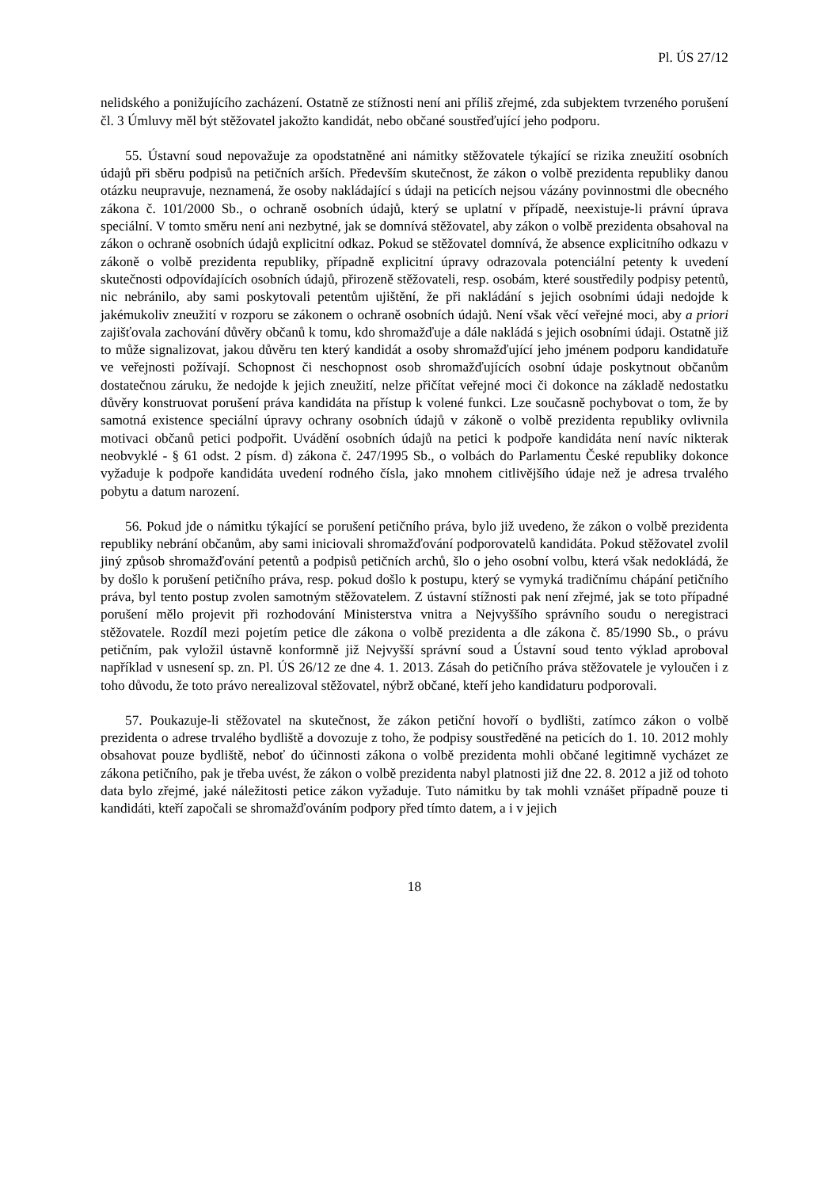Pl. ÚS 27/12
nelidského a ponižujícího zacházení. Ostatně ze stížnosti není ani příliš zřejmé, zda subjektem tvrzeného porušení čl. 3 Úmluvy měl být stěžovatel jakožto kandidát, nebo občané soustřeďující jeho podporu.
55. Ústavní soud nepovažuje za opodstatněné ani námitky stěžovatele týkající se rizika zneužití osobních údajů při sběru podpisů na petičních arších. Především skutečnost, že zákon o volbě prezidenta republiky danou otázku neupravuje, neznamená, že osoby nakládající s údaji na peticích nejsou vázány povinnostmi dle obecného zákona č. 101/2000 Sb., o ochraně osobních údajů, který se uplatní v případě, neexistuje-li právní úprava speciální. V tomto směru není ani nezbytné, jak se domnívá stěžovatel, aby zákon o volbě prezidenta obsahoval na zákon o ochraně osobních údajů explicitní odkaz. Pokud se stěžovatel domnívá, že absence explicitního odkazu v zákoně o volbě prezidenta republiky, případně explicitní úpravy odrazovala potenciální petenty k uvedení skutečnosti odpovídajících osobních údajů, přirozeně stěžovateli, resp. osobám, které soustředily podpisy petentů, nic nebránilo, aby sami poskytovali petentům ujištění, že při nakládání s jejich osobními údaji nedojde k jakémukoliv zneužití v rozporu se zákonem o ochraně osobních údajů. Není však věcí veřejné moci, aby a priori zajišťovala zachování důvěry občanů k tomu, kdo shromažďuje a dále nakládá s jejich osobními údaji. Ostatně již to může signalizovat, jakou důvěru ten který kandidát a osoby shromažďující jeho jménem podporu kandidatuře ve veřejnosti požívají. Schopnost či neschopnost osob shromažďujících osobní údaje poskytnout občanům dostatečnou záruku, že nedojde k jejich zneužití, nelze přičítat veřejné moci či dokonce na základě nedostatku důvěry konstruovat porušení práva kandidáta na přístup k volené funkci. Lze současně pochybovat o tom, že by samotná existence speciální úpravy ochrany osobních údajů v zákoně o volbě prezidenta republiky ovlivnila motivaci občanů petici podpořit. Uvádění osobních údajů na petici k podpoře kandidáta není navíc nikterak neobvyklé - § 61 odst. 2 písm. d) zákona č. 247/1995 Sb., o volbách do Parlamentu České republiky dokonce vyžaduje k podpoře kandidáta uvedení rodného čísla, jako mnohem citlivějšího údaje než je adresa trvalého pobytu a datum narození.
56. Pokud jde o námitku týkající se porušení petičního práva, bylo již uvedeno, že zákon o volbě prezidenta republiky nebrání občanům, aby sami iniciovali shromažďování podporovatelů kandidáta. Pokud stěžovatel zvolil jiný způsob shromažďování petentů a podpisů petičních archů, šlo o jeho osobní volbu, která však nedokládá, že by došlo k porušení petičního práva, resp. pokud došlo k postupu, který se vymyká tradičnímu chápání petičního práva, byl tento postup zvolen samotným stěžovatelem. Z ústavní stížnosti pak není zřejmé, jak se toto případné porušení mělo projevit při rozhodování Ministerstva vnitra a Nejvyššího správního soudu o neregistraci stěžovatele. Rozdíl mezi pojetím petice dle zákona o volbě prezidenta a dle zákona č. 85/1990 Sb., o právu petičním, pak vyložil ústavně konformně již Nejvyšší správní soud a Ústavní soud tento výklad aproboval například v usnesení sp. zn. Pl. ÚS 26/12 ze dne 4. 1. 2013. Zásah do petičního práva stěžovatele je vyloučen i z toho důvodu, že toto právo nerealizoval stěžovatel, nýbrž občané, kteří jeho kandidaturu podporovali.
57. Poukazuje-li stěžovatel na skutečnost, že zákon petiční hovoří o bydlišti, zatímco zákon o volbě prezidenta o adrese trvalého bydliště a dovozuje z toho, že podpisy soustředěné na peticích do 1. 10. 2012 mohly obsahovat pouze bydliště, neboť do účinnosti zákona o volbě prezidenta mohli občané legitimně vycházet ze zákona petičního, pak je třeba uvést, že zákon o volbě prezidenta nabyl platnosti již dne 22. 8. 2012 a již od tohoto data bylo zřejmé, jaké náležitosti petice zákon vyžaduje. Tuto námitku by tak mohli vznášet případně pouze ti kandidáti, kteří započali se shromažďováním podpory před tímto datem, a i v jejich
18